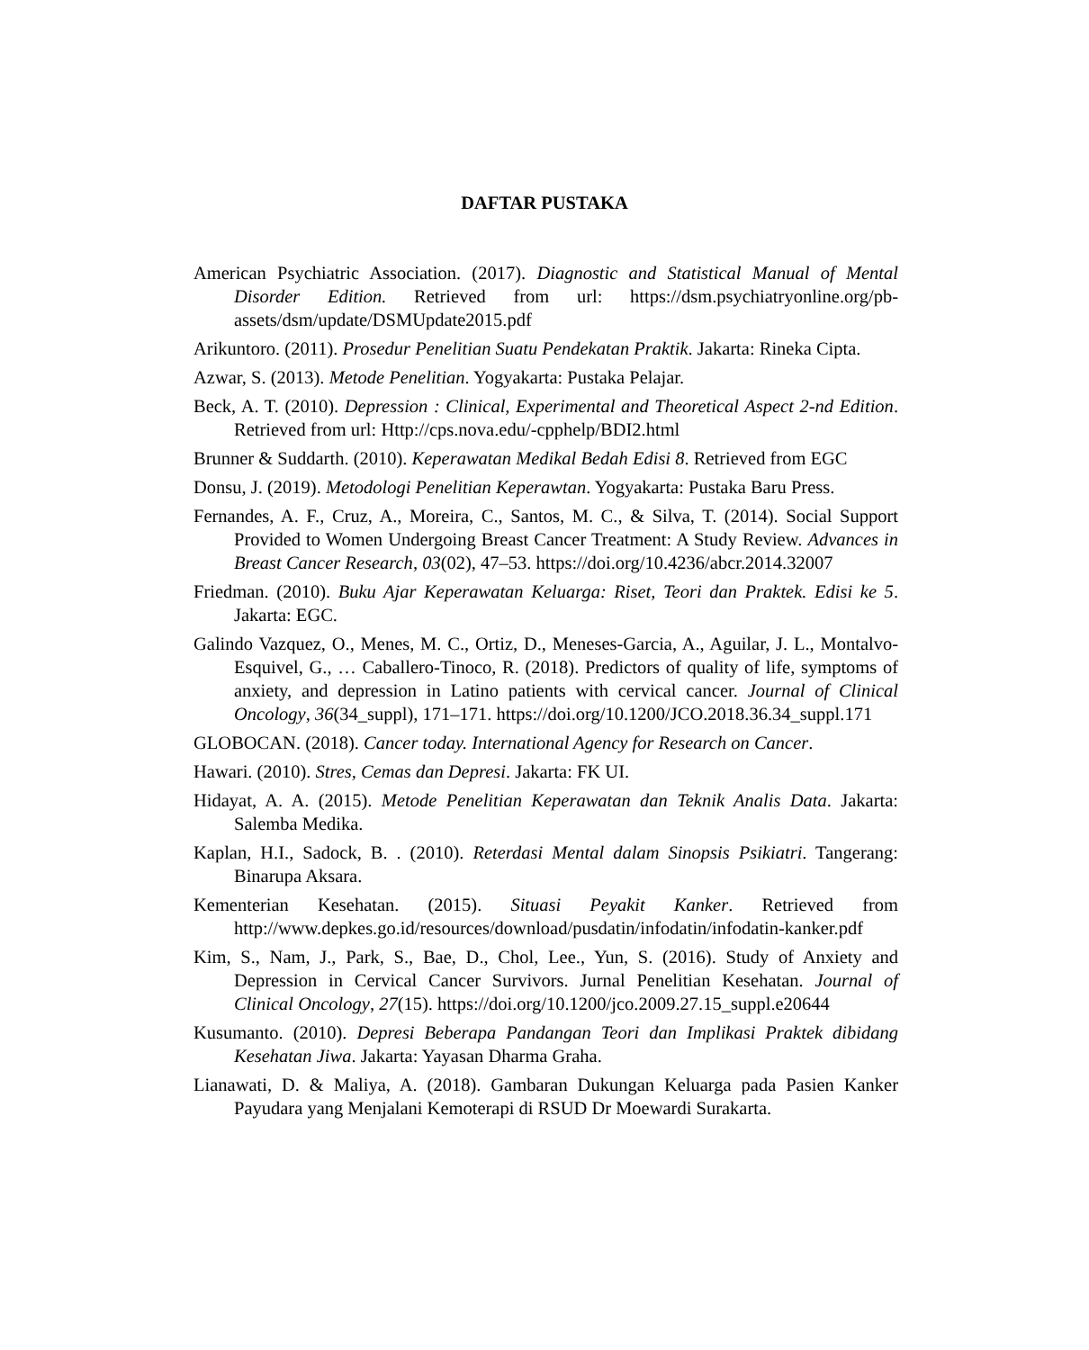DAFTAR PUSTAKA
American Psychiatric Association. (2017). Diagnostic and Statistical Manual of Mental Disorder Edition. Retrieved from url: https://dsm.psychiatryonline.org/pb-assets/dsm/update/DSMUpdate2015.pdf
Arikuntoro. (2011). Prosedur Penelitian Suatu Pendekatan Praktik. Jakarta: Rineka Cipta.
Azwar, S. (2013). Metode Penelitian. Yogyakarta: Pustaka Pelajar.
Beck, A. T. (2010). Depression : Clinical, Experimental and Theoretical Aspect 2-nd Edition. Retrieved from url: Http://cps.nova.edu/-cpphelp/BDI2.html
Brunner & Suddarth. (2010). Keperawatan Medikal Bedah Edisi 8. Retrieved from EGC
Donsu, J. (2019). Metodologi Penelitian Keperawtan. Yogyakarta: Pustaka Baru Press.
Fernandes, A. F., Cruz, A., Moreira, C., Santos, M. C., & Silva, T. (2014). Social Support Provided to Women Undergoing Breast Cancer Treatment: A Study Review. Advances in Breast Cancer Research, 03(02), 47–53. https://doi.org/10.4236/abcr.2014.32007
Friedman. (2010). Buku Ajar Keperawatan Keluarga: Riset, Teori dan Praktek. Edisi ke 5. Jakarta: EGC.
Galindo Vazquez, O., Menes, M. C., Ortiz, D., Meneses-Garcia, A., Aguilar, J. L., Montalvo-Esquivel, G., … Caballero-Tinoco, R. (2018). Predictors of quality of life, symptoms of anxiety, and depression in Latino patients with cervical cancer. Journal of Clinical Oncology, 36(34_suppl), 171–171. https://doi.org/10.1200/JCO.2018.36.34_suppl.171
GLOBOCAN. (2018). Cancer today. International Agency for Research on Cancer.
Hawari. (2010). Stres, Cemas dan Depresi. Jakarta: FK UI.
Hidayat, A. A. (2015). Metode Penelitian Keperawatan dan Teknik Analis Data. Jakarta: Salemba Medika.
Kaplan, H.I., Sadock, B. . (2010). Reterdasi Mental dalam Sinopsis Psikiatri. Tangerang: Binarupa Aksara.
Kementerian Kesehatan. (2015). Situasi Peyakit Kanker. Retrieved from http://www.depkes.go.id/resources/download/pusdatin/infodatin/infodatin-kanker.pdf
Kim, S., Nam, J., Park, S., Bae, D., Chol, Lee., Yun, S. (2016). Study of Anxiety and Depression in Cervical Cancer Survivors. Jurnal Penelitian Kesehatan. Journal of Clinical Oncology, 27(15). https://doi.org/10.1200/jco.2009.27.15_suppl.e20644
Kusumanto. (2010). Depresi Beberapa Pandangan Teori dan Implikasi Praktek dibidang Kesehatan Jiwa. Jakarta: Yayasan Dharma Graha.
Lianawati, D. & Maliya, A. (2018). Gambaran Dukungan Keluarga pada Pasien Kanker Payudara yang Menjalani Kemoterapi di RSUD Dr Moewardi Surakarta.